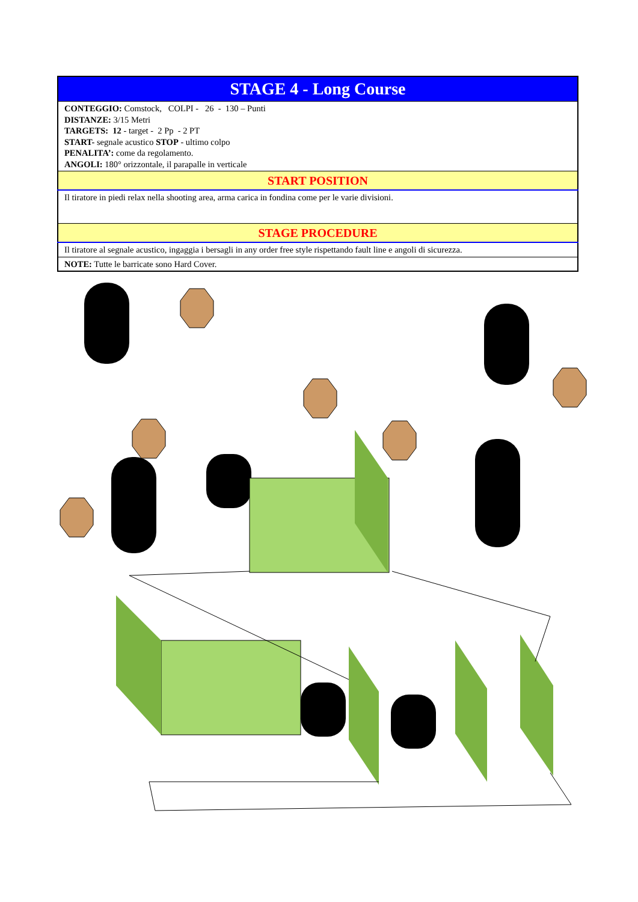| STAGE 4 - Long Course |
| CONTEGGIO: Comstock, COLPI - 26 - 130 – Punti DISTANZE: 3/15 Metri TARGETS: 12 - target - 2 Pp - 2 PT START- segnale acustico STOP - ultimo colpo PENALITA’: come da regolamento. ANGOLI: 180° orizzontale, il parapalle in verticale |
| START POSITION |
| Il tiratore in piedi relax nella shooting area, arma carica in fondina come per le varie divisioni. |
| STAGE PROCEDURE |
| Il tiratore al segnale acustico, ingaggia i bersagli in any order free style rispettando fault line e angoli di sicurezza. |
| NOTE: Tutte le barricate sono Hard Cover. |